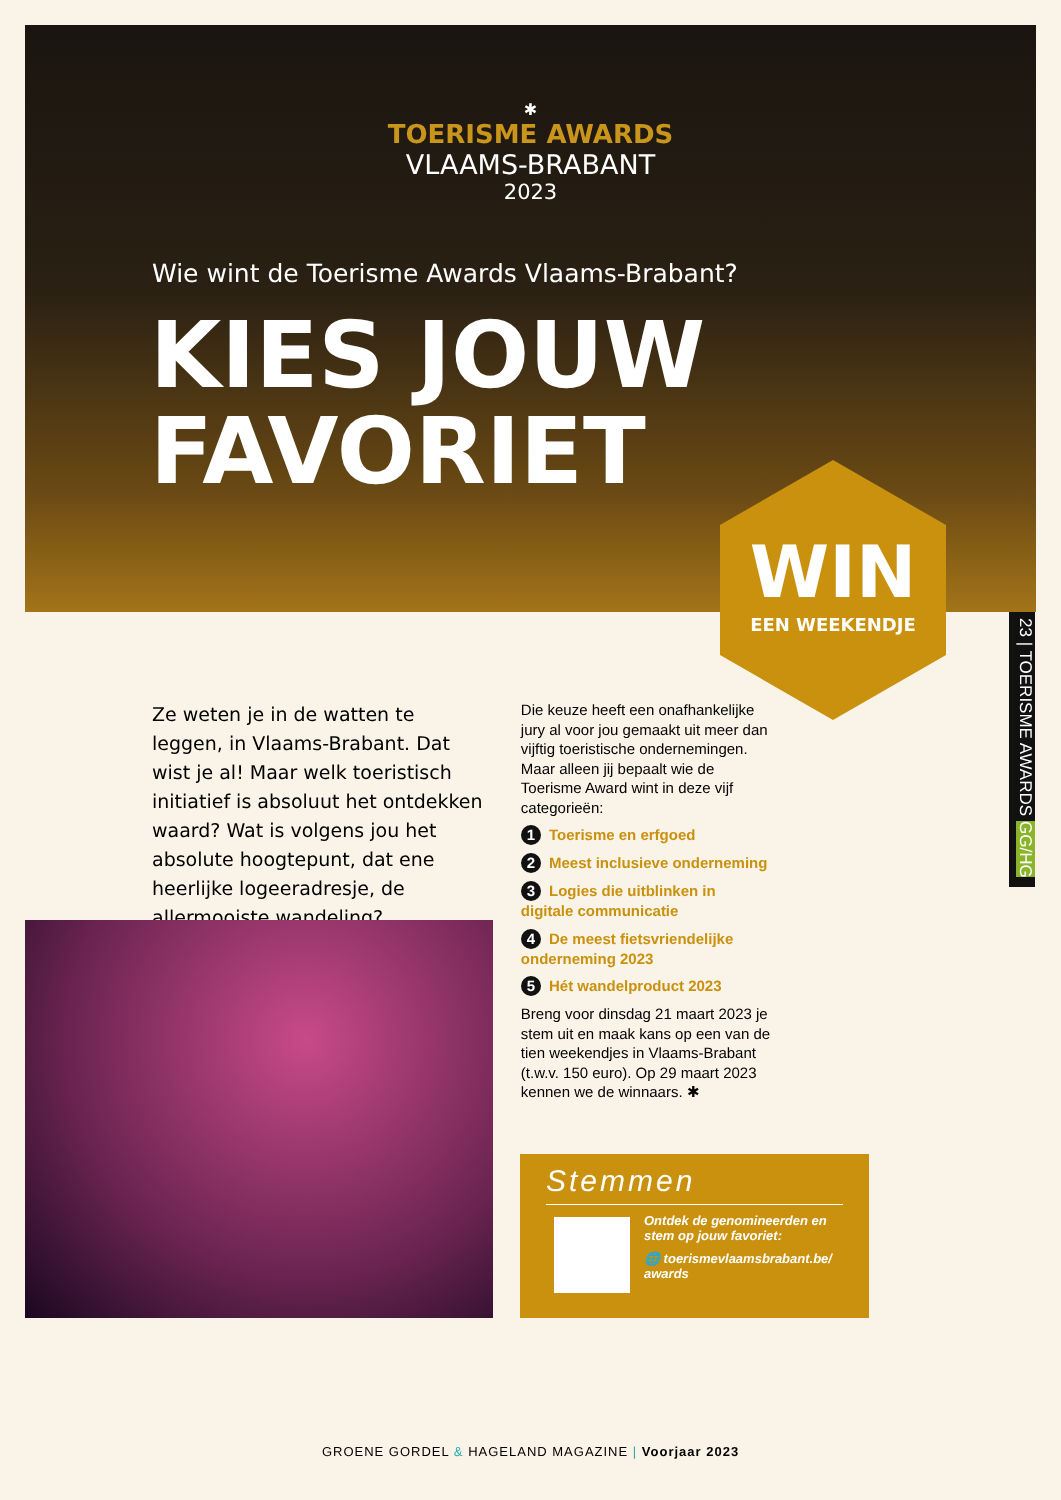✱
TOERISME AWARDS
VLAAMS-BRABANT
2023
Wie wint de Toerisme Awards Vlaams-Brabant?
KIES JOUW
FAVORIET
WIN
EEN WEEKENDJE
23 | TOERISME AWARDS GG/HG
Ze weten je in de watten te leggen, in Vlaams-Brabant. Dat wist je al! Maar welk toeristisch initiatief is absoluut het ontdekken waard? Wat is volgens jou het absolute hoogtepunt, dat ene heerlijke logeeradresje, de allermooiste wandeling?
Die keuze heeft een onafhankelijke jury al voor jou gemaakt uit meer dan vijftig toeristische ondernemingen. Maar alleen jij bepaalt wie de Toerisme Award wint in deze vijf categorieën:
1 Toerisme en erfgoed
2 Meest inclusieve onderneming
3 Logies die uitblinken in digitale communicatie
4 De meest fietsvriendelijke onderneming 2023
5 Hét wandelproduct 2023
Breng voor dinsdag 21 maart 2023 je stem uit en maak kans op een van de tien weekendjes in Vlaams-Brabant (t.w.v. 150 euro). Op 29 maart 2023 kennen we de winnaars. ✱
Stemmen
Ontdek de genomineerden en stem op jouw favoriet:
🌐 toerismevlaamsbrabant.be/ awards
GROENE GORDEL & HAGELAND MAGAZINE | Voorjaar 2023